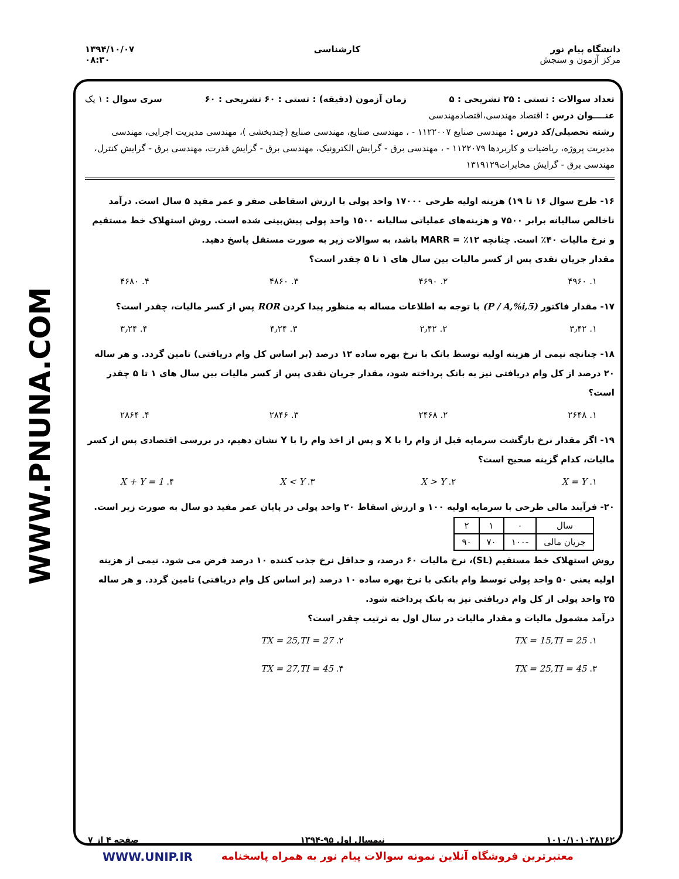دانشگاه پیام نور
مرکز آزمون و سنجش
کارشناسی ۱۳۹۴/۱۰/۰۷
۰۸:۳۰
WWW.PNUNA.COM
تعداد سوالات : تستی : ۲۵ تشریحی : ۵ زمان آزمون (دقیقه) : تستی : ۶۰ تشریحی : ۶۰ سری سوال : ۱ یک
عنــــوان درس : اقتصاد مهندسی،اقتصادمهندسی
رشته تحصیلی/کد درس : مهندسی صنایع ۱۱۲۲۰۰۷ - ، مهندسی صنایع، مهندسی صنایع (چندبخشی )، مهندسی مدیریت اجرایی، مهندسی مدیریت پروژه، ریاضیات و کاربردها ۱۱۲۲۰۷۹ - ، مهندسی برق - گرایش الکترونیک، مهندسی برق - گرایش قدرت، مهندسی برق - گرایش کنترل، مهندسی برق - گرایش مخابرات۱۳۱۹۱۲۹
۱۶- طرح سوال ۱۶ تا ۱۹) هزینه اولیه طرحی ۱۷۰۰۰ واحد پولی با ارزش اسقاطی صفر و عمر مفید ۵ سال است. درآمد ناخالص سالیانه برابر ۷۵۰۰ و هزینه‌های عملیاتی سالیانه ۱۵۰۰ واحد پولی پیش‌بینی شده است. روش استهلاک خط مستقیم و نرخ مالیات ۴۰٪ است. چنانچه ۱۲٪ = MARR باشد، به سوالات زیر به صورت مستقل پاسخ دهید.
مقدار جریان نقدی پس از کسر مالیات بین سال های ۱ تا ۵ چقدر است؟
۱. ۴۹۶۰ ۲. ۴۶۹۰ ۳. ۴۸۶۰ ۴. ۴۶۸۰
۱۷- مقدار فاکتور (P / A,%i,5) با توجه به اطلاعات مساله به منظور پیدا کردن ROR پس از کسر مالیات، چقدر است؟
۱. ۳٫۴۲ ۲. ۲٫۴۲ ۳. ۴٫۲۴ ۴. ۳٫۲۴
۱۸- چنانچه نیمی از هزینه اولیه توسط بانک با نرخ بهره ساده ۱۲ درصد (بر اساس کل وام دریافتی) تامین گردد. و هر ساله ۲۰ درصد از کل وام دریافتی نیز به بانک پرداخته شود، مقدار جریان نقدی پس از کسر مالیات بین سال های ۱ تا ۵ چقدر است؟
۱. ۲۶۴۸ ۲. ۲۴۶۸ ۳. ۲۸۴۶ ۴. ۲۸۶۴
۱۹- اگر مقدار نرخ بازگشت سرمایه قبل از وام را با X و پس از اخذ وام را با Y نشان دهیم، در بررسی اقتصادی پس از کسر مالیات، کدام گزینه صحیح است؟
۱. X = Y ۲. X > Y ۳. X < Y ۴. X + Y = 1
۲۰- فرآیند مالی طرحی با سرمایه اولیه ۱۰۰ و ارزش اسقاط ۲۰ واحد پولی در پایان عمر مفید دو سال به صورت زیر است.
| سال | ۰ | ۱ | ۲ |
| جریان مالی | -۱۰۰ | ۷۰ | ۹۰ |
روش استهلاک خط مستقیم (SL)، نرخ مالیات ۶۰ درصد، و حداقل نرخ جذب کننده ۱۰ درصد فرض می شود. نیمی از هزینه اولیه یعنی ۵۰ واحد پولی توسط وام بانکی با نرخ بهره ساده ۱۰ درصد (بر اساس کل وام دریافتی) تامین گردد. و هر ساله ۲۵ واحد پولی از کل وام دریافتی نیز به بانک پرداخته شود.
درآمد مشمول مالیات و مقدار مالیات در سال اول به ترتیب چقدر است؟
۱. TX = 15,TI = 25 ۲. TX = 25,TI = 27
۳. TX = 25,TI = 45 ۴. TX = 27,TI = 45
۱۰۱۰/۱۰۱۰۳۸۱۶۲ نیمسال اول ۹۵-۱۳۹۴ صفحه ۴ از ۷
WWW.UNIP.IR معتبرترین فروشگاه آنلاین نمونه سوالات پیام نور به همراه پاسخنامه